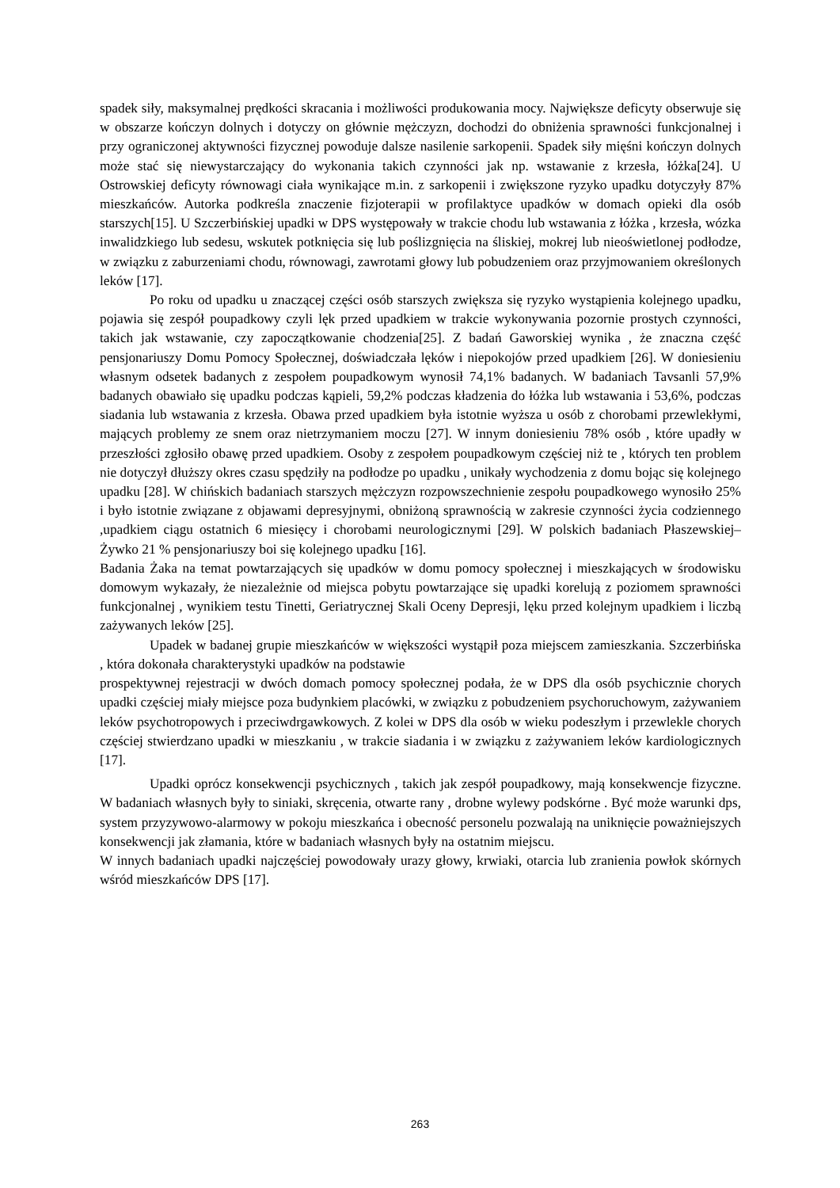spadek siły, maksymalnej prędkości skracania i możliwości produkowania mocy. Największe deficyty obserwuje się w obszarze kończyn dolnych i dotyczy on głównie mężczyzn, dochodzi do obniżenia sprawności funkcjonalnej i przy ograniczonej aktywności fizycznej powoduje dalsze nasilenie sarkopenii. Spadek siły mięśni kończyn dolnych może stać się niewystarczający do wykonania takich czynności jak np. wstawanie z krzesła, łóżka[24]. U Ostrowskiej deficyty równowagi ciała wynikające m.in. z sarkopenii i zwiększone ryzyko upadku dotyczyły 87% mieszkańców. Autorka podkreśla znaczenie fizjoterapii w profilaktyce upadków w domach opieki dla osób starszych[15]. U Szczerbińskiej upadki w DPS występowały w trakcie chodu lub wstawania z łóżka , krzesła, wózka inwalidzkiego lub sedesu, wskutek potknięcia się lub poślizgnięcia na śliskiej, mokrej lub nieoświetlonej podłodze, w związku z zaburzeniami chodu, równowagi, zawrotami głowy lub pobudzeniem oraz przyjmowaniem określonych leków [17].
Po roku od upadku u znaczącej części osób starszych zwiększa się ryzyko wystąpienia kolejnego upadku, pojawia się zespół poupadkowy czyli lęk przed upadkiem w trakcie wykonywania pozornie prostych czynności, takich jak wstawanie, czy zapoczątkowanie chodzenia[25]. Z badań Gaworskiej wynika , że znaczna część pensjonariuszy Domu Pomocy Społecznej, doświadczała lęków i niepokojów przed upadkiem [26]. W doniesieniu własnym odsetek badanych z zespołem poupadkowym wynosił 74,1% badanych. W badaniach Tavsanli 57,9% badanych obawiało się upadku podczas kąpieli, 59,2% podczas kładzenia do łóżka lub wstawania i 53,6%, podczas siadania lub wstawania z krzesła. Obawa przed upadkiem była istotnie wyższa u osób z chorobami przewlekłymi, mających problemy ze snem oraz nietrzymaniem moczu [27]. W innym doniesieniu 78% osób , które upadły w przeszłości zgłosiło obawę przed upadkiem. Osoby z zespołem poupadkowym częściej niż te , których ten problem nie dotyczył dłuższy okres czasu spędziły na podłodze po upadku , unikały wychodzenia z domu bojąc się kolejnego upadku [28]. W chińskich badaniach starszych mężczyzn rozpowszechnienie zespołu poupadkowego wynosiło 25% i było istotnie związane z objawami depresyjnymi, obniżoną sprawnością w zakresie czynności życia codziennego ,upadkiem ciągu ostatnich 6 miesięcy i chorobami neurologicznymi [29]. W polskich badaniach Płaszewskiej–Żywko 21 % pensjonariuszy boi się kolejnego upadku [16].
Badania Żaka na temat powtarzających się upadków w domu pomocy społecznej i mieszkających w środowisku domowym wykazały, że niezależnie od miejsca pobytu powtarzające się upadki korelują z poziomem sprawności funkcjonalnej , wynikiem testu Tinetti, Geriatrycznej Skali Oceny Depresji, lęku przed kolejnym upadkiem i liczbą zażywanych leków [25].
Upadek w badanej grupie mieszkańców w większości wystąpił poza miejscem zamieszkania. Szczerbińska , która dokonała charakterystyki upadków na podstawie
prospektywnej rejestracji w dwóch domach pomocy społecznej podała, że w DPS dla osób psychicznie chorych upadki częściej miały miejsce poza budynkiem placówki, w związku z pobudzeniem psychoruchowym, zażywaniem leków psychotropowych i przeciwdrgawkowych. Z kolei w DPS dla osób w wieku podeszłym i przewlekle chorych częściej stwierdzano upadki w mieszkaniu , w trakcie siadania i w związku z zażywaniem leków kardiologicznych [17].
Upadki oprócz konsekwencji psychicznych , takich jak zespół poupadkowy, mają konsekwencje fizyczne. W badaniach własnych były to siniaki, skręcenia, otwarte rany , drobne wylewy podskórne . Być może warunki dps, system przyzywowo-alarmowy w pokoju mieszkańca i obecność personelu pozwalają na uniknięcie poważniejszych konsekwencji jak złamania, które w badaniach własnych były na ostatnim miejscu.
W innych badaniach upadki najczęściej powodowały urazy głowy, krwiaki, otarcia lub zranienia powłok skórnych wśród mieszkańców DPS [17].
263